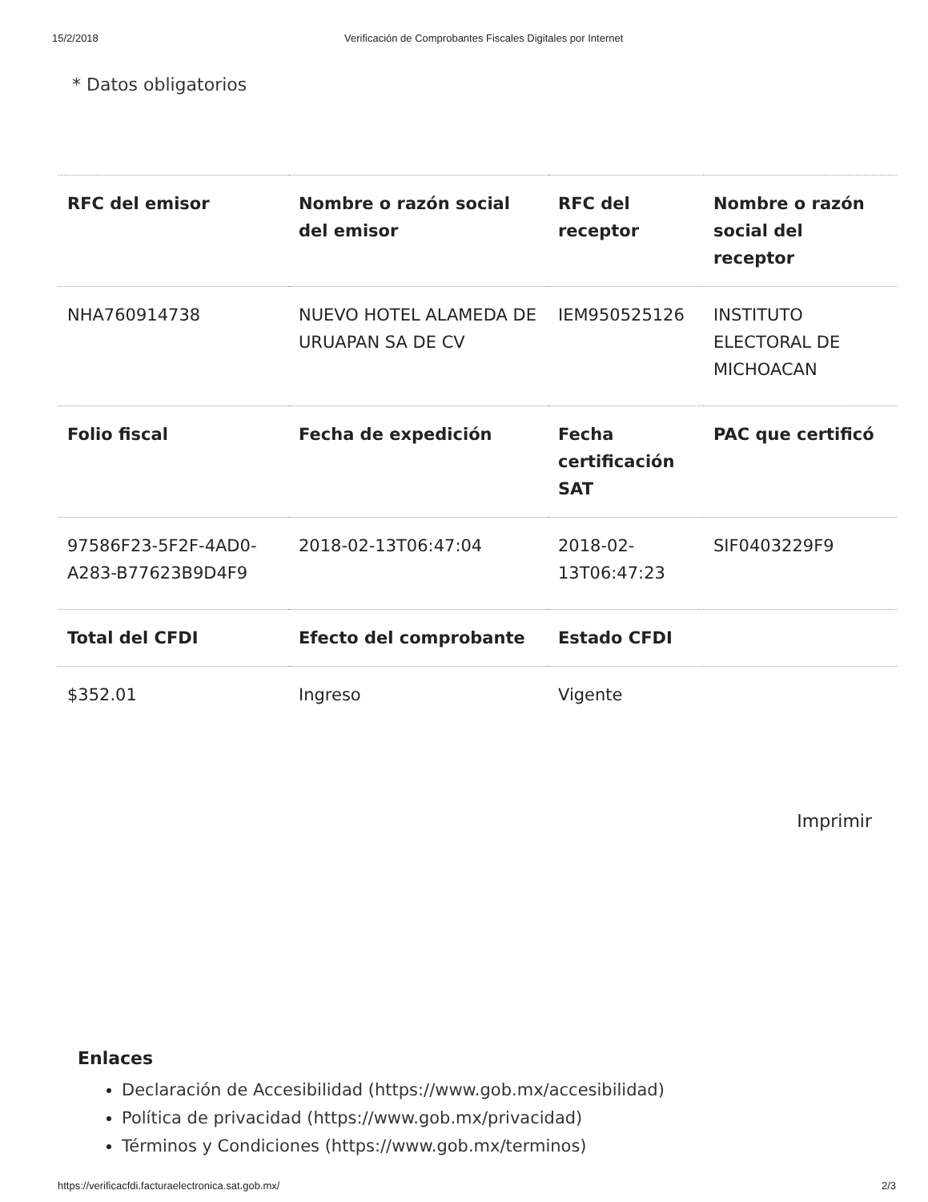15/2/2018 Verificación de Comprobantes Fiscales Digitales por Internet
* Datos obligatorios
| RFC del emisor | Nombre o razón social del emisor | RFC del receptor | Nombre o razón social del receptor |
| --- | --- | --- | --- |
| NHA760914738 | NUEVO HOTEL ALAMEDA DE URUAPAN SA DE CV | IEM950525126 | INSTITUTO ELECTORAL DE MICHOACAN |
| Folio fiscal | Fecha de expedición | Fecha certificación SAT | PAC que certificó |
| 97586F23-5F2F-4AD0-A283-B77623B9D4F9 | 2018-02-13T06:47:04 | 2018-02-13T06:47:23 | SIF0403229F9 |
| Total del CFDI | Efecto del comprobante | Estado CFDI | |
| $352.01 | Ingreso | Vigente | |
Imprimir
Enlaces
Declaración de Accesibilidad (https://www.gob.mx/accesibilidad)
Política de privacidad (https://www.gob.mx/privacidad)
Términos y Condiciones (https://www.gob.mx/terminos)
https://verificacfdi.facturaelectronica.sat.gob.mx/ 2/3